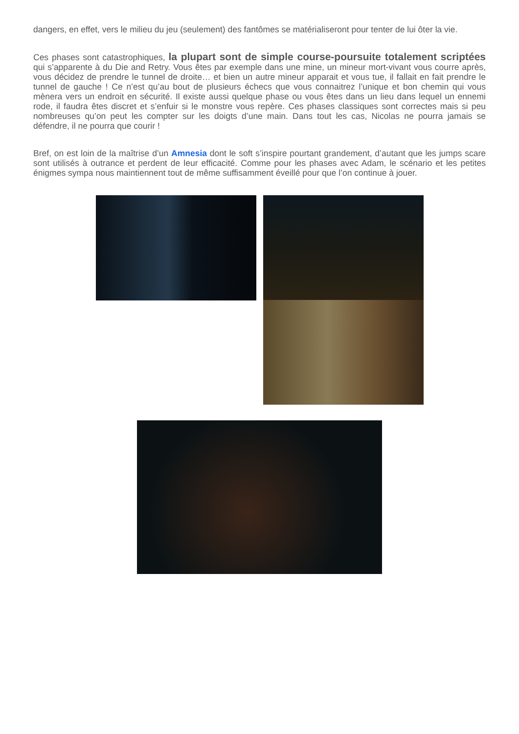dangers, en effet, vers le milieu du jeu (seulement) des fantômes se matérialiseront pour tenter de lui ôter la vie.
Ces phases sont catastrophiques, la plupart sont de simple course-poursuite totalement scriptées qui s’apparente à du Die and Retry. Vous êtes par exemple dans une mine, un mineur mort-vivant vous courre après, vous décidez de prendre le tunnel de droite… et bien un autre mineur apparait et vous tue, il fallait en fait prendre le tunnel de gauche ! Ce n’est qu’au bout de plusieurs échecs que vous connaitrez l’unique et bon chemin qui vous mènera vers un endroit en sécurité. Il existe aussi quelque phase ou vous êtes dans un lieu dans lequel un ennemi rode, il faudra êtes discret et s’enfuir si le monstre vous repère. Ces phases classiques sont correctes mais si peu nombreuses qu’on peut les compter sur les doigts d’une main. Dans tout les cas, Nicolas ne pourra jamais se défendre, il ne pourra que courir !
Bref, on est loin de la maîtrise d’un Amnesia dont le soft s’inspire pourtant grandement, d’autant que les jumps scare sont utilisés à outrance et perdent de leur efficacité. Comme pour les phases avec Adam, le scénario et les petites énigmes sympa nous maintiennent tout de même suffisamment éveillé pour que l’on continue à jouer.